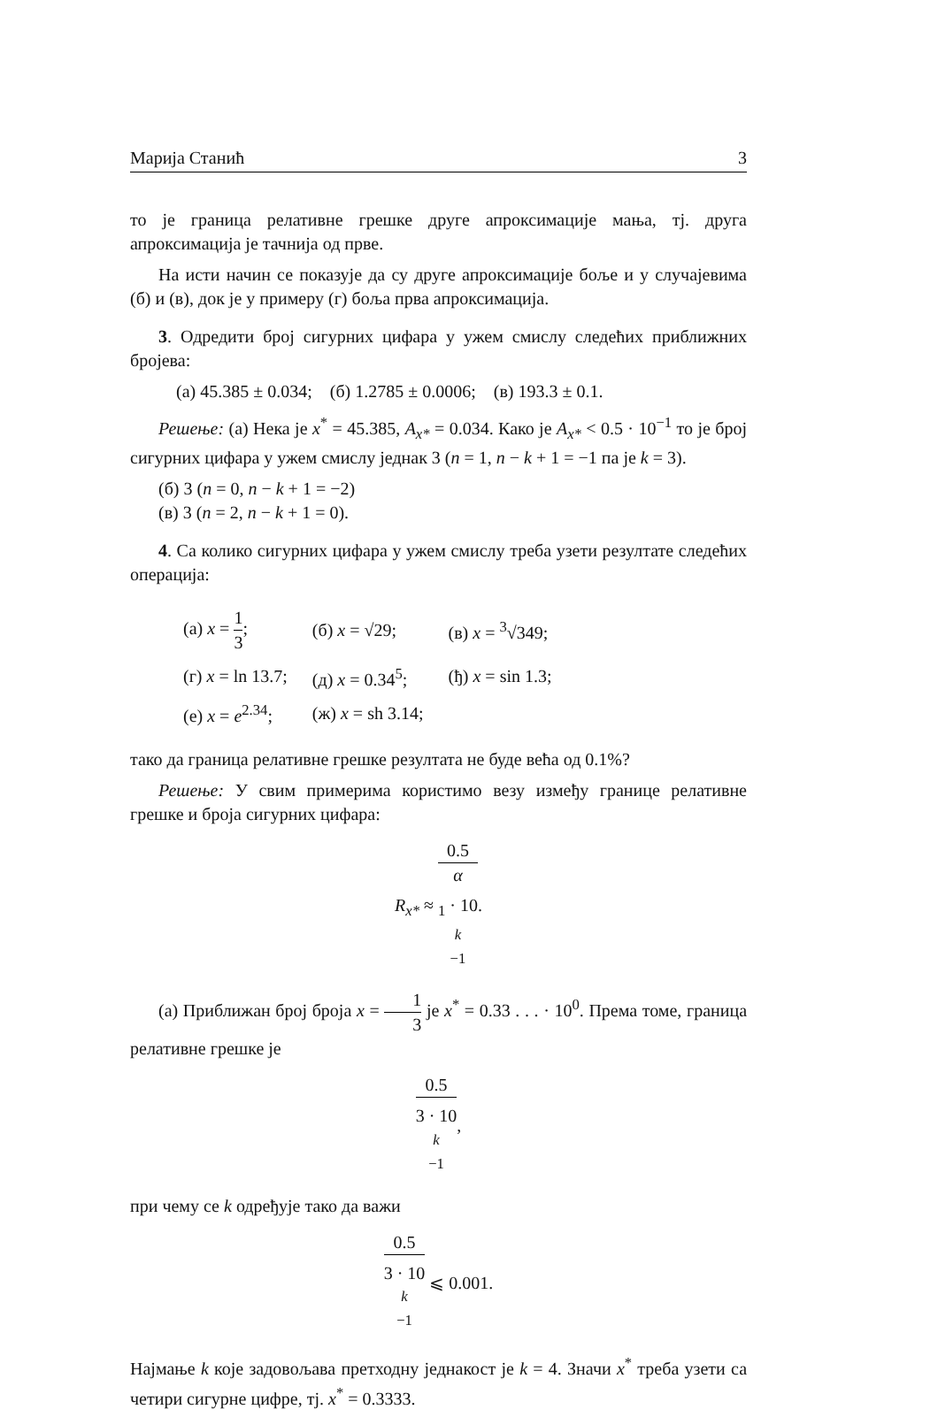Марија Станић 3
то је граница релативне грешке друге апроксимације мања, тј. друга апроксимација је тачнија од прве.
На исти начин се показује да су друге апроксимације боље и у случајевима (б) и (в), док је у примеру (г) боља прва апроксимација.
3. Одредити број сигурних цифара у ужем смислу следећих приближних бројева:
(а) 45.385 ± 0.034; (б) 1.2785 ± 0.0006; (в) 193.3 ± 0.1.
Решење: (а) Нека је x<sup>*</sup> = 45.385, A<sub>x*</sub> = 0.034. Како је A<sub>x*</sub> < 0.5 · 10<sup>−1</sup> то је број сигурних цифара у ужем смислу једнак 3 (n = 1, n − k + 1 = −1 па је k = 3).
(б) 3 (n = 0, n − k + 1 = −2)
(в) 3 (n = 2, n − k + 1 = 0).
4. Са колико сигурних цифара у ужем смислу треба узети резултате следећих операција:
| (а) x = 1 3 ; | (б) x = √29; | (в) x = <sup>3</sup>√349; |
| (г) x = ln 13.7; | (д) x = 0.34<sup>5</sup>; | (ђ) x = sin 1.3; |
| (е) x = e<sup>2.34</sup>; | (ж) x = sh 3.14; | |
тако да граница релативне грешке резултата не буде већа од 0.1%?
Решење: У свим примерима користимо везу између границе релативне грешке и броја сигурних цифара:
R<sub>x*</sub> ≈ 0.5 α
<sub>1</sub> · 10<sup>k −1</sup>.
(а) Приближан број броја x = 1 3 је x<sup>*</sup> = 0.33 . . . · 10<sup>0</sup>. Према томе, граница релативне грешке је
0.5 3 · 10<sup>k −1</sup>,
при чему се k одређује тако да важи
0.5 3 · 10<sup>k −1</sup> ⩽ 0.001.
Најмање k које задовољава претходну једнакост је k = 4. Значи x<sup>*</sup> треба узети са четири сигурне цифре, тј. x<sup>*</sup> = 0.3333.